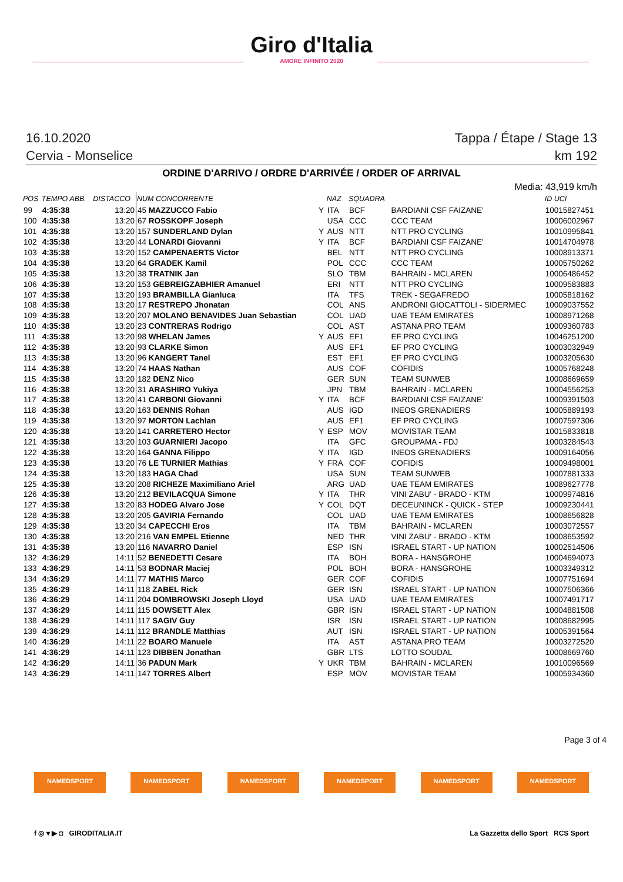Giro d'Italia
AMORE INFINITO 2020
16.10.2020 Tappa / Étape / Stage 13
Cervia - Monselice km 192
ORDINE D'ARRIVO / ORDRE D'ARRIVÉE / ORDER OF ARRIVAL
Media: 43,919 km/h
| POS | TEMPO ABB. | DISTACCO | NUM CONCORRENTE | | NAZ | SQUADRA | | ID UCI |
| --- | --- | --- | --- | --- | --- | --- | --- | --- |
| 99 | 4:35:38 | 13:20 | 45 MAZZUCCO Fabio | Y | ITA | BCF | BARDIANI CSF FAIZANE' | 10015827451 |
| 100 | 4:35:38 | 13:20 | 67 ROSSKOPF Joseph | | USA | CCC | CCC TEAM | 10006002967 |
| 101 | 4:35:38 | 13:20 | 157 SUNDERLAND Dylan | Y | AUS | NTT | NTT PRO CYCLING | 10010995841 |
| 102 | 4:35:38 | 13:20 | 44 LONARDI Giovanni | Y | ITA | BCF | BARDIANI CSF FAIZANE' | 10014704978 |
| 103 | 4:35:38 | 13:20 | 152 CAMPENAERTS Victor | | BEL | NTT | NTT PRO CYCLING | 10008913371 |
| 104 | 4:35:38 | 13:20 | 64 GRADEK Kamil | | POL | CCC | CCC TEAM | 10005750262 |
| 105 | 4:35:38 | 13:20 | 38 TRATNIK Jan | | SLO | TBM | BAHRAIN - MCLAREN | 10006486452 |
| 106 | 4:35:38 | 13:20 | 153 GEBREIGZABHIER Amanuel | | ERI | NTT | NTT PRO CYCLING | 10009583883 |
| 107 | 4:35:38 | 13:20 | 193 BRAMBILLA Gianluca | | ITA | TFS | TREK - SEGAFREDO | 10005818162 |
| 108 | 4:35:38 | 13:20 | 17 RESTREPO Jhonatan | | COL | ANS | ANDRONI GIOCATTOLI - SIDERMEC | 10009037552 |
| 109 | 4:35:38 | 13:20 | 207 MOLANO BENAVIDES Juan Sebastian | | COL | UAD | UAE TEAM EMIRATES | 10008971268 |
| 110 | 4:35:38 | 13:20 | 23 CONTRERAS Rodrigo | | COL | AST | ASTANA PRO TEAM | 10009360783 |
| 111 | 4:35:38 | 13:20 | 98 WHELAN James | Y | AUS | EF1 | EF PRO CYCLING | 10046251200 |
| 112 | 4:35:38 | 13:20 | 93 CLARKE Simon | | AUS | EF1 | EF PRO CYCLING | 10003032949 |
| 113 | 4:35:38 | 13:20 | 96 KANGERT Tanel | | EST | EF1 | EF PRO CYCLING | 10003205630 |
| 114 | 4:35:38 | 13:20 | 74 HAAS Nathan | | AUS | COF | COFIDIS | 10005768248 |
| 115 | 4:35:38 | 13:20 | 182 DENZ Nico | | GER | SUN | TEAM SUNWEB | 10008669659 |
| 116 | 4:35:38 | 13:20 | 31 ARASHIRO Yukiya | | JPN | TBM | BAHRAIN - MCLAREN | 10004556253 |
| 117 | 4:35:38 | 13:20 | 41 CARBONI Giovanni | Y | ITA | BCF | BARDIANI CSF FAIZANE' | 10009391503 |
| 118 | 4:35:38 | 13:20 | 163 DENNIS Rohan | | AUS | IGD | INEOS GRENADIERS | 10005889193 |
| 119 | 4:35:38 | 13:20 | 97 MORTON Lachlan | | AUS | EF1 | EF PRO CYCLING | 10007597306 |
| 120 | 4:35:38 | 13:20 | 141 CARRETERO Hector | Y | ESP | MOV | MOVISTAR TEAM | 10015833818 |
| 121 | 4:35:38 | 13:20 | 103 GUARNIERI Jacopo | | ITA | GFC | GROUPAMA - FDJ | 10003284543 |
| 122 | 4:35:38 | 13:20 | 164 GANNA Filippo | Y | ITA | IGD | INEOS GRENADIERS | 10009164056 |
| 123 | 4:35:38 | 13:20 | 76 LE TURNIER Mathias | Y | FRA | COF | COFIDIS | 10009498001 |
| 124 | 4:35:38 | 13:20 | 183 HAGA Chad | | USA | SUN | TEAM SUNWEB | 10007881333 |
| 125 | 4:35:38 | 13:20 | 208 RICHEZE Maximiliano Ariel | | ARG | UAD | UAE TEAM EMIRATES | 10089627778 |
| 126 | 4:35:38 | 13:20 | 212 BEVILACQUA Simone | Y | ITA | THR | VINI ZABU' - BRADO - KTM | 10009974816 |
| 127 | 4:35:38 | 13:20 | 83 HODEG Alvaro Jose | Y | COL | DQT | DECEUNINCK - QUICK - STEP | 10009230441 |
| 128 | 4:35:38 | 13:20 | 205 GAVIRIA Fernando | | COL | UAD | UAE TEAM EMIRATES | 10008656828 |
| 129 | 4:35:38 | 13:20 | 34 CAPECCHI Eros | | ITA | TBM | BAHRAIN - MCLAREN | 10003072557 |
| 130 | 4:35:38 | 13:20 | 216 VAN EMPEL Etienne | | NED | THR | VINI ZABU' - BRADO - KTM | 10008653592 |
| 131 | 4:35:38 | 13:20 | 116 NAVARRO Daniel | | ESP | ISN | ISRAEL START - UP NATION | 10002514506 |
| 132 | 4:36:29 | 14:11 | 52 BENEDETTI Cesare | | ITA | BOH | BORA - HANSGROHE | 10004694073 |
| 133 | 4:36:29 | 14:11 | 53 BODNAR Maciej | | POL | BOH | BORA - HANSGROHE | 10003349312 |
| 134 | 4:36:29 | 14:11 | 77 MATHIS Marco | | GER | COF | COFIDIS | 10007751694 |
| 135 | 4:36:29 | 14:11 | 118 ZABEL Rick | | GER | ISN | ISRAEL START - UP NATION | 10007506366 |
| 136 | 4:36:29 | 14:11 | 204 DOMBROWSKI Joseph Lloyd | | USA | UAD | UAE TEAM EMIRATES | 10007491717 |
| 137 | 4:36:29 | 14:11 | 115 DOWSETT Alex | | GBR | ISN | ISRAEL START - UP NATION | 10004881508 |
| 138 | 4:36:29 | 14:11 | 117 SAGIV Guy | | ISR | ISN | ISRAEL START - UP NATION | 10008682995 |
| 139 | 4:36:29 | 14:11 | 112 BRANDLE Matthias | | AUT | ISN | ISRAEL START - UP NATION | 10005391564 |
| 140 | 4:36:29 | 14:11 | 22 BOARO Manuele | | ITA | AST | ASTANA PRO TEAM | 10003272520 |
| 141 | 4:36:29 | 14:11 | 123 DIBBEN Jonathan | | GBR | LTS | LOTTO SOUDAL | 10008669760 |
| 142 | 4:36:29 | 14:11 | 36 PADUN Mark | Y | UKR | TBM | BAHRAIN - MCLAREN | 10010096569 |
| 143 | 4:36:29 | 14:11 | 147 TORRES Albert | | ESP | MOV | MOVISTAR TEAM | 10005934360 |
Page 3 of 4
NAMEDSPORT NAMEDSPORT NAMEDSPORT NAMEDSPORT NAMEDSPORT NAMEDSPORT
f ◎ ▾ ▶ ◘ GIRODITALIA.IT La Gazzetta dello Sport RCS Sport